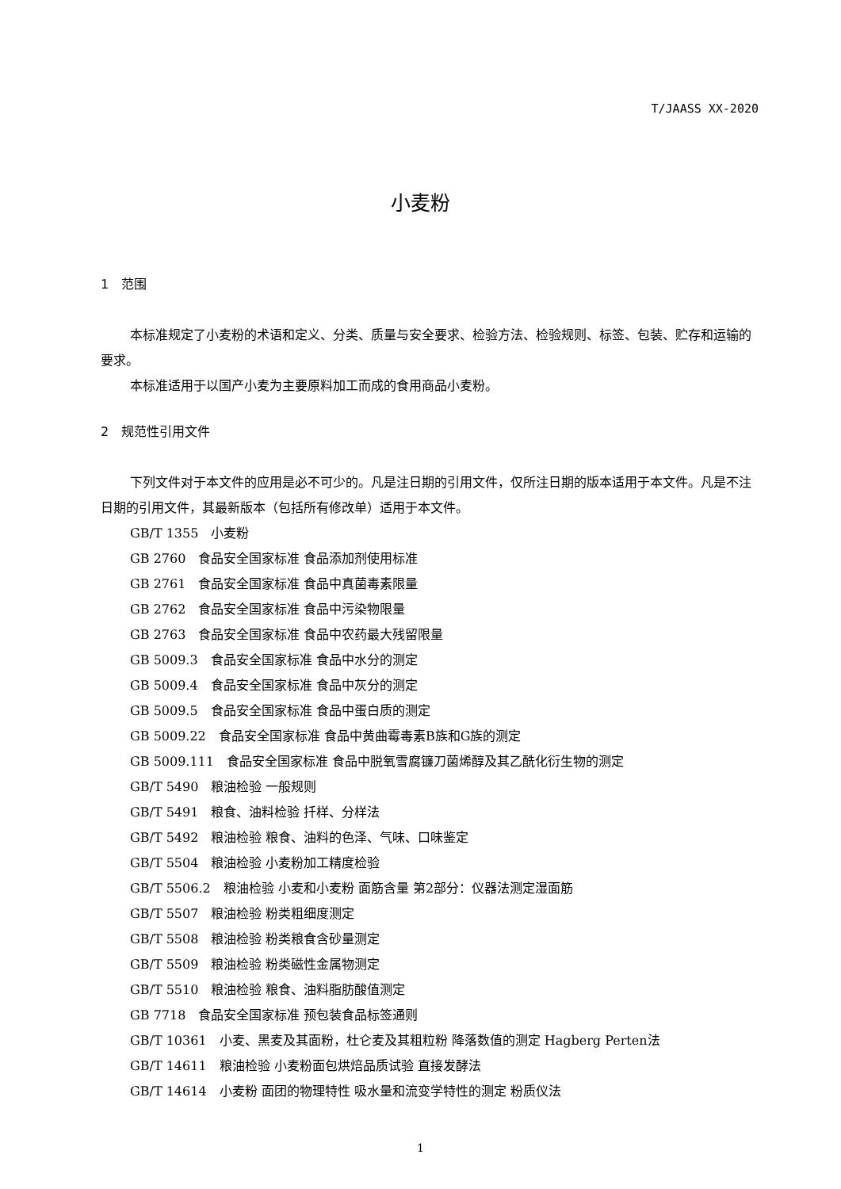T/JAASS XX-2020
小麦粉
1　范围
本标准规定了小麦粉的术语和定义、分类、质量与安全要求、检验方法、检验规则、标签、包装、贮存和运输的要求。
本标准适用于以国产小麦为主要原料加工而成的食用商品小麦粉。
2　规范性引用文件
下列文件对于本文件的应用是必不可少的。凡是注日期的引用文件，仅所注日期的版本适用于本文件。凡是不注日期的引用文件，其最新版本（包括所有修改单）适用于本文件。
GB/T 1355　小麦粉
GB 2760　食品安全国家标准 食品添加剂使用标准
GB 2761　食品安全国家标准 食品中真菌毒素限量
GB 2762　食品安全国家标准 食品中污染物限量
GB 2763　食品安全国家标准 食品中农药最大残留限量
GB 5009.3　食品安全国家标准 食品中水分的测定
GB 5009.4　食品安全国家标准 食品中灰分的测定
GB 5009.5　食品安全国家标准 食品中蛋白质的测定
GB 5009.22　食品安全国家标准 食品中黄曲霉毒素B族和G族的测定
GB 5009.111　食品安全国家标准 食品中脱氧雪腐镰刀菌烯醇及其乙酰化衍生物的测定
GB/T 5490　粮油检验 一般规则
GB/T 5491　粮食、油料检验 扦样、分样法
GB/T 5492　粮油检验 粮食、油料的色泽、气味、口味鉴定
GB/T 5504　粮油检验 小麦粉加工精度检验
GB/T 5506.2　粮油检验 小麦和小麦粉 面筋含量 第2部分：仪器法测定湿面筋
GB/T 5507　粮油检验 粉类粗细度测定
GB/T 5508　粮油检验 粉类粮食含砂量测定
GB/T 5509　粮油检验 粉类磁性金属物测定
GB/T 5510　粮油检验 粮食、油料脂肪酸值测定
GB 7718　食品安全国家标准 预包装食品标签通则
GB/T 10361　小麦、黑麦及其面粉，杜仑麦及其粗粒粉 降落数值的测定 Hagberg Perten法
GB/T 14611　粮油检验 小麦粉面包烘焙品质试验 直接发酵法
GB/T 14614　小麦粉 面团的物理特性 吸水量和流变学特性的测定 粉质仪法
1